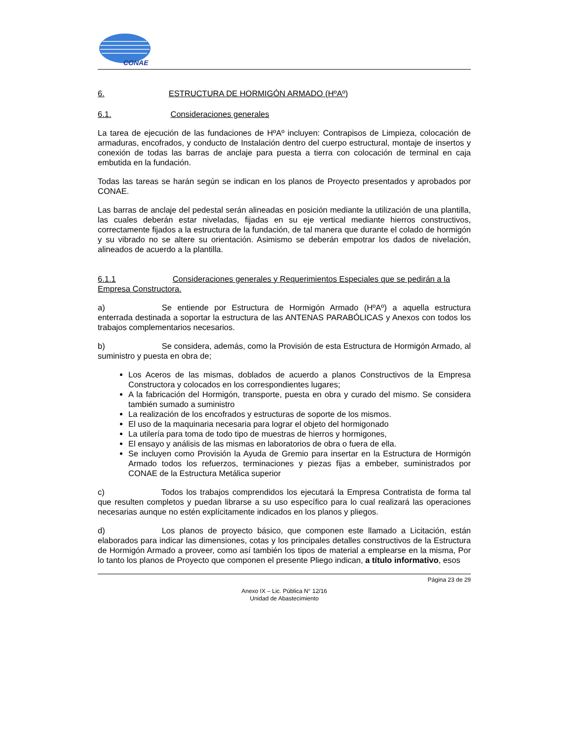CONAE
6. ESTRUCTURA DE HORMIGÓN ARMADO (HºAº)
6.1. Consideraciones generales
La tarea de ejecución de las fundaciones de HºAº incluyen: Contrapisos de Limpieza, colocación de armaduras, encofrados, y conducto de Instalación dentro del cuerpo estructural, montaje de insertos y conexión de todas las barras de anclaje para puesta a tierra con colocación de terminal en caja embutida en la fundación.
Todas las tareas se harán según se indican en los planos de Proyecto presentados y aprobados por CONAE.
Las barras de anclaje del pedestal serán alineadas en posición mediante la utilización de una plantilla, las cuales deberán estar niveladas, fijadas en su eje vertical mediante hierros constructivos, correctamente fijados a la estructura de la fundación, de tal manera que durante el colado de hormigón y su vibrado no se altere su orientación. Asimismo se deberán empotrar los dados de nivelación, alineados de acuerdo a la plantilla.
6.1.1 Consideraciones generales y Requerimientos Especiales que se pedirán a la Empresa Constructora.
a) Se entiende por Estructura de Hormigón Armado (HºAº) a aquella estructura enterrada destinada a soportar la estructura de las ANTENAS PARABÓLICAS y Anexos con todos los trabajos complementarios necesarios.
b) Se considera, además, como la Provisión de esta Estructura de Hormigón Armado, al suministro y puesta en obra de;
Los Aceros de las mismas, doblados de acuerdo a planos Constructivos de la Empresa Constructora y colocados en los correspondientes lugares;
A la fabricación del Hormigón, transporte, puesta en obra y curado del mismo. Se considera también sumado a suministro
La realización de los encofrados y estructuras de soporte de los mismos.
El uso de la maquinaria necesaria para lograr el objeto del hormigonado
La utilería para toma de todo tipo de muestras de hierros y hormigones,
El ensayo y análisis de las mismas en laboratorios de obra o fuera de ella.
Se incluyen como Provisión la Ayuda de Gremio para insertar en la Estructura de Hormigón Armado todos los refuerzos, terminaciones y piezas fijas a embeber, suministrados por CONAE de la Estructura Metálica superior
c) Todos los trabajos comprendidos los ejecutará la Empresa Contratista de forma tal que resulten completos y puedan librarse a su uso específico para lo cual realizará las operaciones necesarias aunque no estén explícitamente indicados en los planos y pliegos.
d) Los planos de proyecto básico, que componen este llamado a Licitación, están elaborados para indicar las dimensiones, cotas y los principales detalles constructivos de la Estructura de Hormigón Armado a proveer, como así también los tipos de material a emplearse en la misma, Por lo tanto los planos de Proyecto que componen el presente Pliego indican, a título informativo, esos
Página 23 de 29
Anexo IX – Lic. Pública N° 12/16
Unidad de Abastecimiento